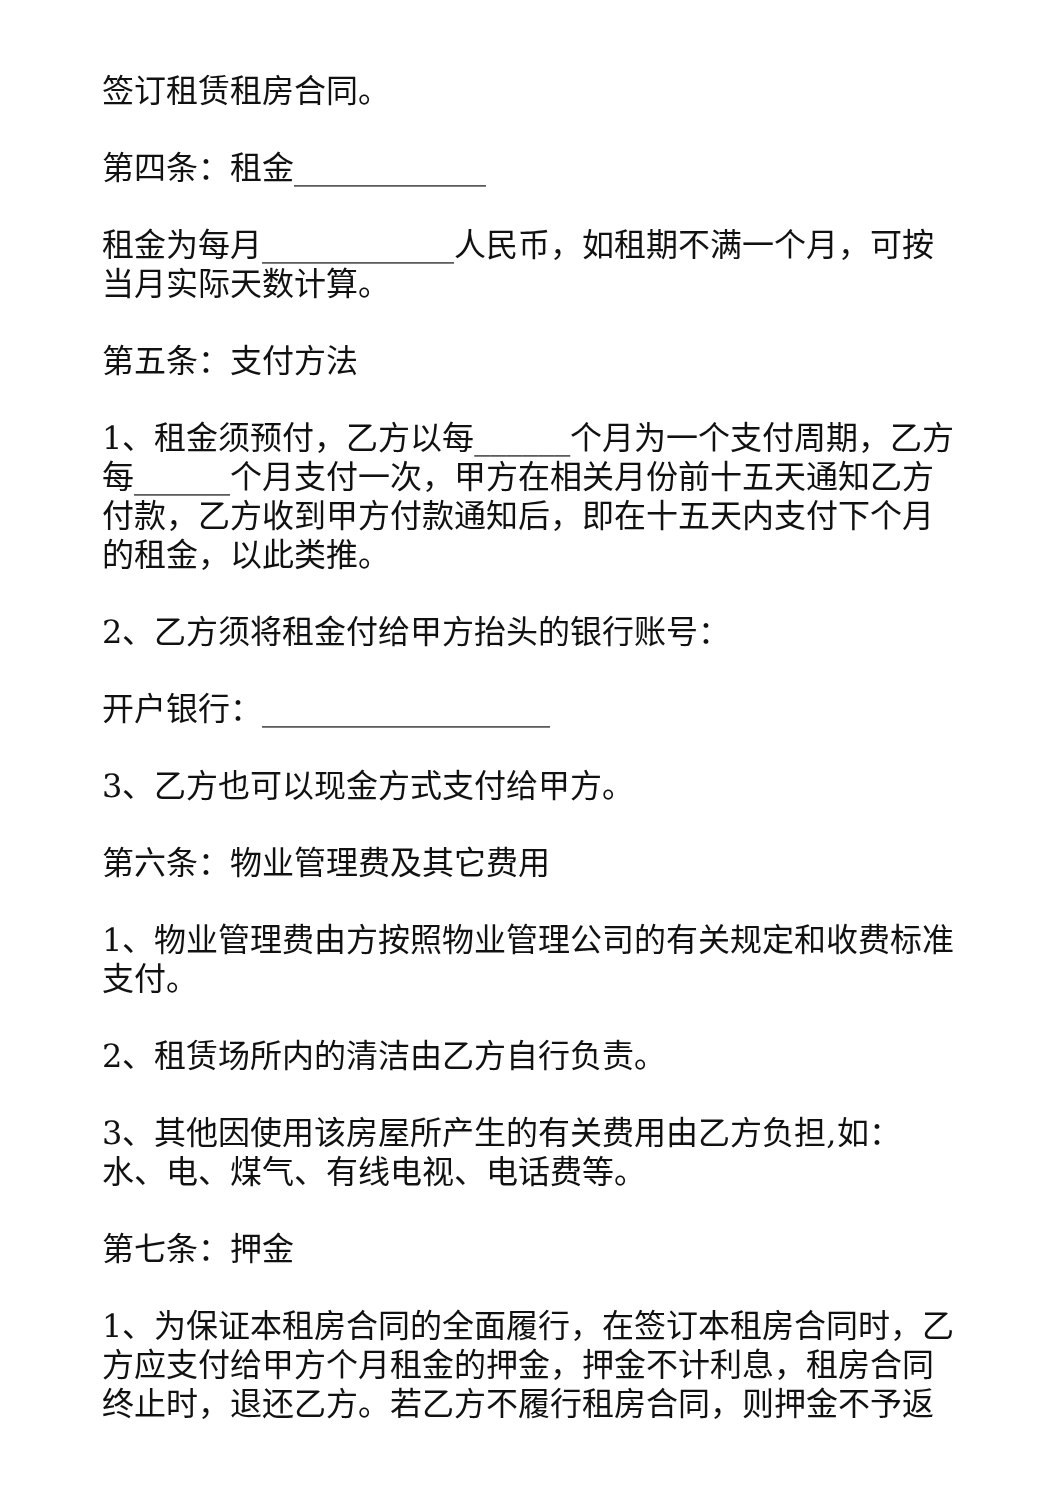签订租赁租房合同。
第四条：租金____________
租金为每月____________人民币，如租期不满一个月，可按当月实际天数计算。
第五条：支付方法
1、租金须预付，乙方以每______个月为一个支付周期，乙方每______个月支付一次，甲方在相关月份前十五天通知乙方付款，乙方收到甲方付款通知后，即在十五天内支付下个月的租金，以此类推。
2、乙方须将租金付给甲方抬头的银行账号：
开户银行：__________________
3、乙方也可以现金方式支付给甲方。
第六条：物业管理费及其它费用
1、物业管理费由方按照物业管理公司的有关规定和收费标准支付。
2、租赁场所内的清洁由乙方自行负责。
3、其他因使用该房屋所产生的有关费用由乙方负担,如：水、电、煤气、有线电视、电话费等。
第七条：押金
1、为保证本租房合同的全面履行，在签订本租房合同时，乙方应支付给甲方个月租金的押金，押金不计利息，租房合同终止时，退还乙方。若乙方不履行租房合同，则押金不予返